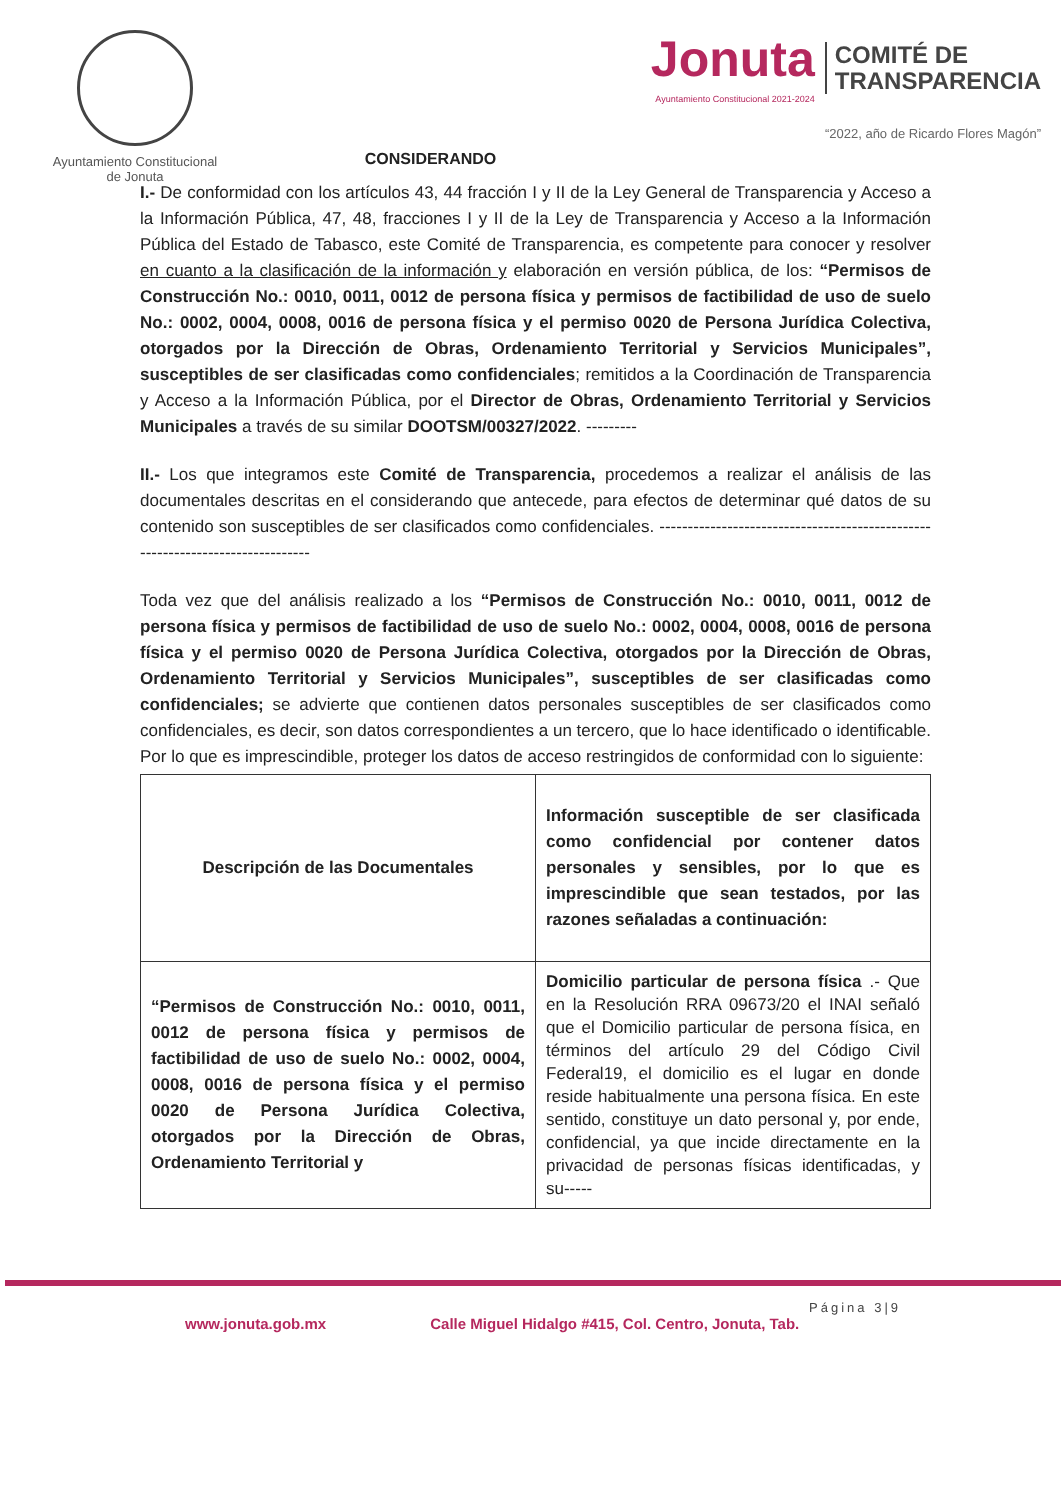Ayuntamiento Constitucional
de Jonuta
CONSIDERANDO
Jonuta
Ayuntamiento Constitucional 2021-2024
COMITÉ DE
TRANSPARENCIA
“2022, año de Ricardo Flores Magón”
I.- De conformidad con los artículos 43, 44 fracción I y II de la Ley General de Transparencia y Acceso a la Información Pública, 47, 48, fracciones I y II de la Ley de Transparencia y Acceso a la Información Pública del Estado de Tabasco, este Comité de Transparencia, es competente para conocer y resolver en cuanto a la clasificación de la información y elaboración en versión pública, de los: “Permisos de Construcción No.: 0010, 0011, 0012 de persona física y permisos de factibilidad de uso de suelo No.: 0002, 0004, 0008, 0016 de persona física y el permiso 0020 de Persona Jurídica Colectiva, otorgados por la Dirección de Obras, Ordenamiento Territorial y Servicios Municipales”, susceptibles de ser clasificadas como confidenciales; remitidos a la Coordinación de Transparencia y Acceso a la Información Pública, por el Director de Obras, Ordenamiento Territorial y Servicios Municipales a través de su similar DOOTSM/00327/2022. ---------
II.- Los que integramos este Comité de Transparencia, procedemos a realizar el análisis de las documentales descritas en el considerando que antecede, para efectos de determinar qué datos de su contenido son susceptibles de ser clasificados como confidenciales. ------------------------------------------------------------------------------
Toda vez que del análisis realizado a los “Permisos de Construcción No.: 0010, 0011, 0012 de persona física y permisos de factibilidad de uso de suelo No.: 0002, 0004, 0008, 0016 de persona física y el permiso 0020 de Persona Jurídica Colectiva, otorgados por la Dirección de Obras, Ordenamiento Territorial y Servicios Municipales”, susceptibles de ser clasificadas como confidenciales; se advierte que contienen datos personales susceptibles de ser clasificados como confidenciales, es decir, son datos correspondientes a un tercero, que lo hace identificado o identificable. Por lo que es imprescindible, proteger los datos de acceso restringidos de conformidad con lo siguiente:
| Descripción de las Documentales | Información susceptible de ser clasificada como confidencial por contener datos personales y sensibles, por lo que es imprescindible que sean testados, por las razones señaladas a continuación: |
| --- | --- |
| “Permisos de Construcción No.: 0010, 0011, 0012 de persona física y permisos de factibilidad de uso de suelo No.: 0002, 0004, 0008, 0016 de persona física y el permiso 0020 de Persona Jurídica Colectiva, otorgados por la Dirección de Obras, Ordenamiento Territorial y | Domicilio particular de persona física .- Que en la Resolución RRA 09673/20 el INAI señaló que el Domicilio particular de persona física, en términos del artículo 29 del Código Civil Federal19, el domicilio es el lugar en donde reside habitualmente una persona física. En este sentido, constituye un dato personal y, por ende, confidencial, ya que incide directamente en la privacidad de personas físicas identificadas, y su----- |
Página 3|9
www.jonuta.gob.mx Calle Miguel Hidalgo #415, Col. Centro, Jonuta, Tab.